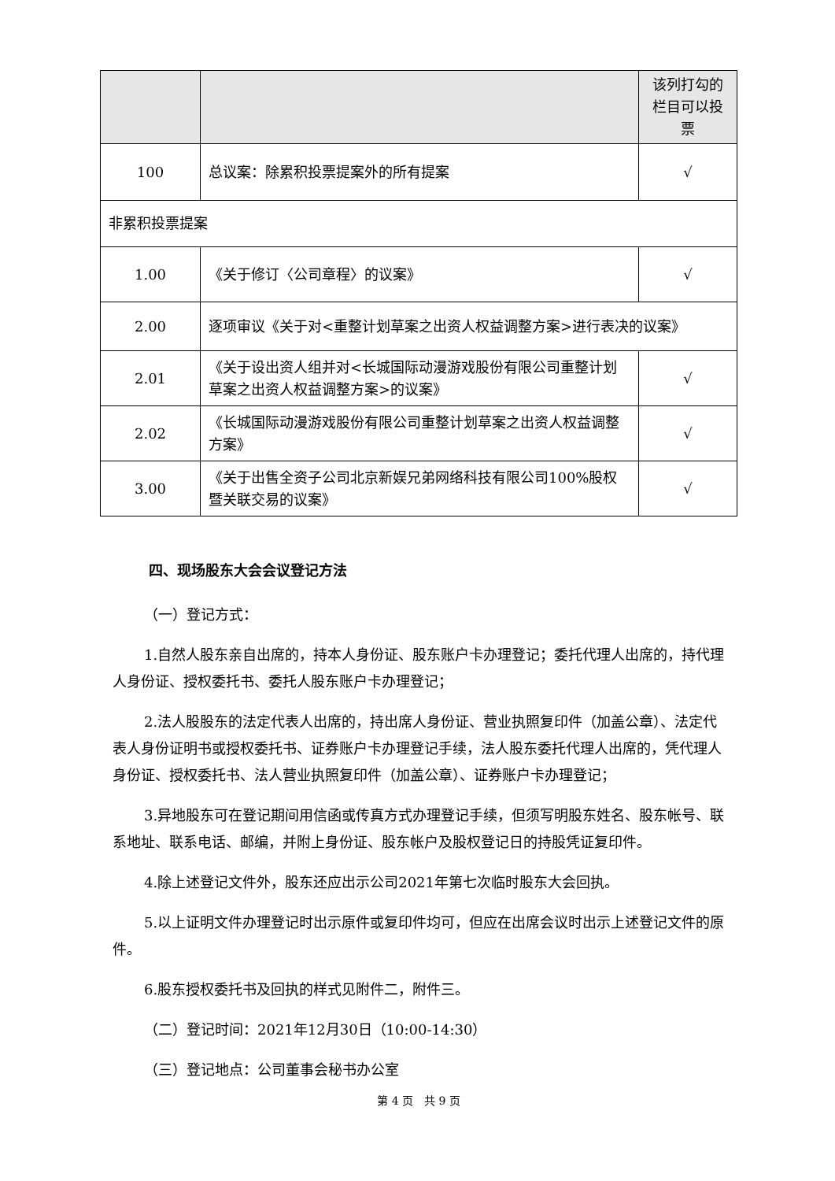| | | 该列打勾的栏目可以投票 |
| 100 | 总议案：除累积投票提案外的所有提案 | √ |
| 非累积投票提案 | | |
| 1.00 | 《关于修订〈公司章程〉的议案》 | √ |
| 2.00 | 逐项审议《关于对<重整计划草案之出资人权益调整方案>进行表决的议案》 | |
| 2.01 | 《关于设出资人组并对<长城国际动漫游戏股份有限公司重整计划草案之出资人权益调整方案>的议案》 | √ |
| 2.02 | 《长城国际动漫游戏股份有限公司重整计划草案之出资人权益调整方案》 | √ |
| 3.00 | 《关于出售全资子公司北京新娱兄弟网络科技有限公司100%股权暨关联交易的议案》 | √ |
四、现场股东大会会议登记方法
（一）登记方式：
1.自然人股东亲自出席的，持本人身份证、股东账户卡办理登记；委托代理人出席的，持代理人身份证、授权委托书、委托人股东账户卡办理登记；
2.法人股股东的法定代表人出席的，持出席人身份证、营业执照复印件（加盖公章）、法定代表人身份证明书或授权委托书、证券账户卡办理登记手续，法人股东委托代理人出席的，凭代理人身份证、授权委托书、法人营业执照复印件（加盖公章）、证券账户卡办理登记；
3.异地股东可在登记期间用信函或传真方式办理登记手续，但须写明股东姓名、股东帐号、联系地址、联系电话、邮编，并附上身份证、股东帐户及股权登记日的持股凭证复印件。
4.除上述登记文件外，股东还应出示公司2021年第七次临时股东大会回执。
5.以上证明文件办理登记时出示原件或复印件均可，但应在出席会议时出示上述登记文件的原件。
6.股东授权委托书及回执的样式见附件二，附件三。
（二）登记时间：2021年12月30日（10:00-14:30）
（三）登记地点：公司董事会秘书办公室
第 4 页　共 9 页